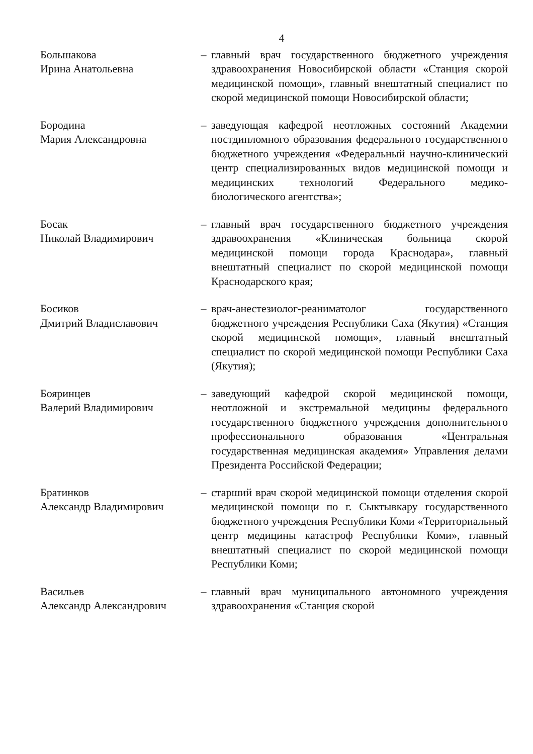4
Большакова
Ирина Анатольевна
– главный врач государственного бюджетного учреждения здравоохранения Новосибирской области «Станция скорой медицинской помощи», главный внештатный специалист по скорой медицинской помощи Новосибирской области;
Бородина
Мария Александровна
– заведующая кафедрой неотложных состояний Академии постдипломного образования федерального государственного бюджетного учреждения «Федеральный научно-клинический центр специализированных видов медицинской помощи и медицинских технологий Федерального медико-биологического агентства»;
Босак
Николай Владимирович
– главный врач государственного бюджетного учреждения здравоохранения «Клиническая больница скорой медицинской помощи города Краснодара», главный внештатный специалист по скорой медицинской помощи Краснодарского края;
Босиков
Дмитрий Владиславович
– врач-анестезиолог-реаниматолог государственного бюджетного учреждения Республики Саха (Якутия) «Станция скорой медицинской помощи», главный внештатный специалист по скорой медицинской помощи Республики Саха (Якутия);
Бояринцев
Валерий Владимирович
– заведующий кафедрой скорой медицинской помощи, неотложной и экстремальной медицины федерального государственного бюджетного учреждения дополнительного профессионального образования «Центральная государственная медицинская академия» Управления делами Президента Российской Федерации;
Братинков
Александр Владимирович
– старший врач скорой медицинской помощи отделения скорой медицинской помощи по г. Сыктывкару государственного бюджетного учреждения Республики Коми «Территориальный центр медицины катастроф Республики Коми», главный внештатный специалист по скорой медицинской помощи Республики Коми;
Васильев
Александр Александрович
– главный врач муниципального автономного учреждения здравоохранения «Станция скорой